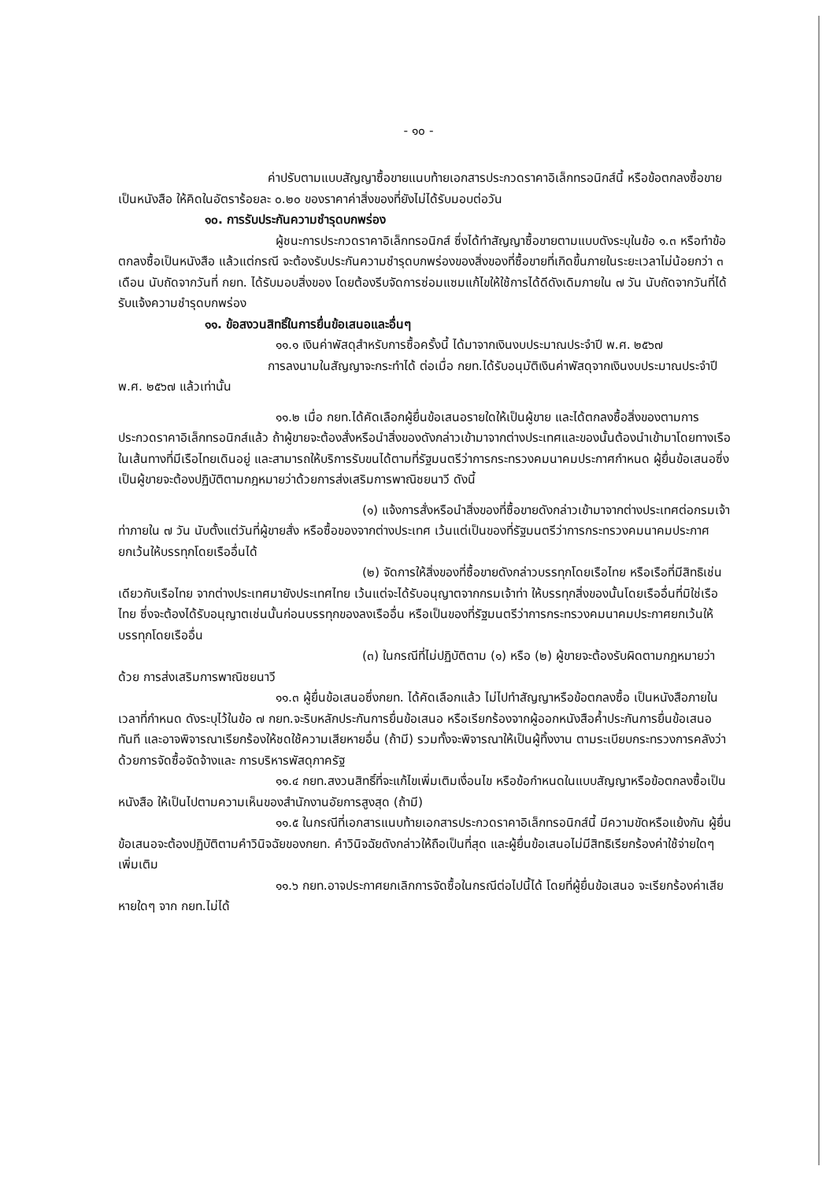- ๑๐ -
ค่าปรับตามแบบสัญญาซื้อขายแนบท้ายเอกสารประกวดราคาอิเล็กทรอนิกส์นี้ หรือข้อตกลงซื้อขายเป็นหนังสือ ให้คิดในอัตราร้อยละ ๐.๒๐ ของราคาค่าสิ่งของที่ยังไม่ได้รับมอบต่อวัน
๑๐. การรับประกันความชำรุดบกพร่อง
ผู้ชนะการประกวดราคาอิเล็กทรอนิกส์ ซึ่งได้ทำสัญญาซื้อขายตามแบบดังระบุในข้อ ๑.๓ หรือทำข้อตกลงซื้อเป็นหนังสือ แล้วแต่กรณี จะต้องรับประกันความชำรุดบกพร่องของสิ่งของที่ซื้อขายที่เกิดขึ้นภายในระยะเวลาไม่น้อยกว่า ๓ เดือน นับถัดจากวันที่ กยท. ได้รับมอบสิ่งของ โดยต้องรีบจัดการซ่อมแซมแก้ไขให้ใช้การได้ดีดังเดิมภายใน ๗ วัน นับถัดจากวันที่ได้รับแจ้งความชำรุดบกพร่อง
๑๑. ข้อสงวนสิทธิ์ในการยื่นข้อเสนอและอื่นๆ
๑๑.๑ เงินค่าพัสดุสำหรับการซื้อครั้งนี้ ได้มาจากเงินงบประมาณประจำปี พ.ศ. ๒๕๖๗
การลงนามในสัญญาจะกระทำได้ ต่อเมื่อ กยท.ได้รับอนุมัติเงินค่าพัสดุจากเงินงบประมาณประจำปี พ.ศ. ๒๕๖๗ แล้วเท่านั้น
๑๑.๒ เมื่อ กยท.ได้คัดเลือกผู้ยื่นข้อเสนอรายใดให้เป็นผู้ขาย และได้ตกลงซื้อสิ่งของตามการประกวดราคาอิเล็กทรอนิกส์แล้ว ถ้าผู้ขายจะต้องสั่งหรือนำสิ่งของดังกล่าวเข้ามาจากต่างประเทศและของนั้นต้องนำเข้ามาโดยทางเรือในเส้นทางที่มีเรือไทยเดินอยู่ และสามารถให้บริการรับขนได้ตามที่รัฐมนตรีว่าการกระทรวงคมนาคมประกาศกำหนด ผู้ยื่นข้อเสนอซึ่งเป็นผู้ขายจะต้องปฏิบัติตามกฎหมายว่าด้วยการส่งเสริมการพาณิชยนาวี ดังนี้
(๑) แจ้งการสั่งหรือนำสิ่งของที่ซื้อขายดังกล่าวเข้ามาจากต่างประเทศต่อกรมเจ้าท่าภายใน ๗ วัน นับตั้งแต่วันที่ผู้ขายสั่ง หรือซื้อของจากต่างประเทศ เว้นแต่เป็นของที่รัฐมนตรีว่าการกระทรวงคมนาคมประกาศยกเว้นให้บรรทุกโดยเรืออื่นได้
(๒) จัดการให้สิ่งของที่ซื้อขายดังกล่าวบรรทุกโดยเรือไทย หรือเรือที่มีสิทธิเช่นเดียวกับเรือไทย จากต่างประเทศมายังประเทศไทย เว้นแต่จะได้รับอนุญาตจากกรมเจ้าท่า ให้บรรทุกสิ่งของนั้นโดยเรืออื่นที่มิใช่เรือไทย ซึ่งจะต้องได้รับอนุญาตเช่นนั้นก่อนบรรทุกของลงเรืออื่น หรือเป็นของที่รัฐมนตรีว่าการกระทรวงคมนาคมประกาศยกเว้นให้บรรทุกโดยเรืออื่น
(๓) ในกรณีที่ไม่ปฏิบัติตาม (๑) หรือ (๒) ผู้ขายจะต้องรับผิดตามกฎหมายว่าด้วย การส่งเสริมการพาณิชยนาวี
๑๑.๓ ผู้ยื่นข้อเสนอซึ่งกยท. ได้คัดเลือกแล้ว ไม่ไปทำสัญญาหรือข้อตกลงซื้อ เป็นหนังสือภายในเวลาที่กำหนด ดังระบุไว้ในข้อ ๗ กยท.จะริบหลักประกันการยื่นข้อเสนอ หรือเรียกร้องจากผู้ออกหนังสือค้ำประกันการยื่นข้อเสนอทันที และอาจพิจารณาเรียกร้องให้ชดใช้ความเสียหายอื่น (ถ้ามี) รวมทั้งจะพิจารณาให้เป็นผู้ทิ้งงาน ตามระเบียบกระทรวงการคลังว่าด้วยการจัดซื้อจัดจ้างและ การบริหารพัสดุภาครัฐ
๑๑.๔ กยท.สงวนสิทธิ์ที่จะแก้ไขเพิ่มเติมเงื่อนไข หรือข้อกำหนดในแบบสัญญาหรือข้อตกลงซื้อเป็นหนังสือ ให้เป็นไปตามความเห็นของสำนักงานอัยการสูงสุด (ถ้ามี)
๑๑.๕ ในกรณีที่เอกสารแนบท้ายเอกสารประกวดราคาอิเล็กทรอนิกส์นี้ มีความขัดหรือแย้งกัน ผู้ยื่นข้อเสนอจะต้องปฏิบัติตามคำวินิจฉัยของกยท. คำวินิจฉัยดังกล่าวให้ถือเป็นที่สุด และผู้ยื่นข้อเสนอไม่มีสิทธิเรียกร้องค่าใช้จ่ายใดๆ เพิ่มเติม
๑๑.๖ กยท.อาจประกาศยกเลิกการจัดซื้อในกรณีต่อไปนี้ได้ โดยที่ผู้ยื่นข้อเสนอ จะเรียกร้องค่าเสียหายใดๆ จาก กยท.ไม่ได้